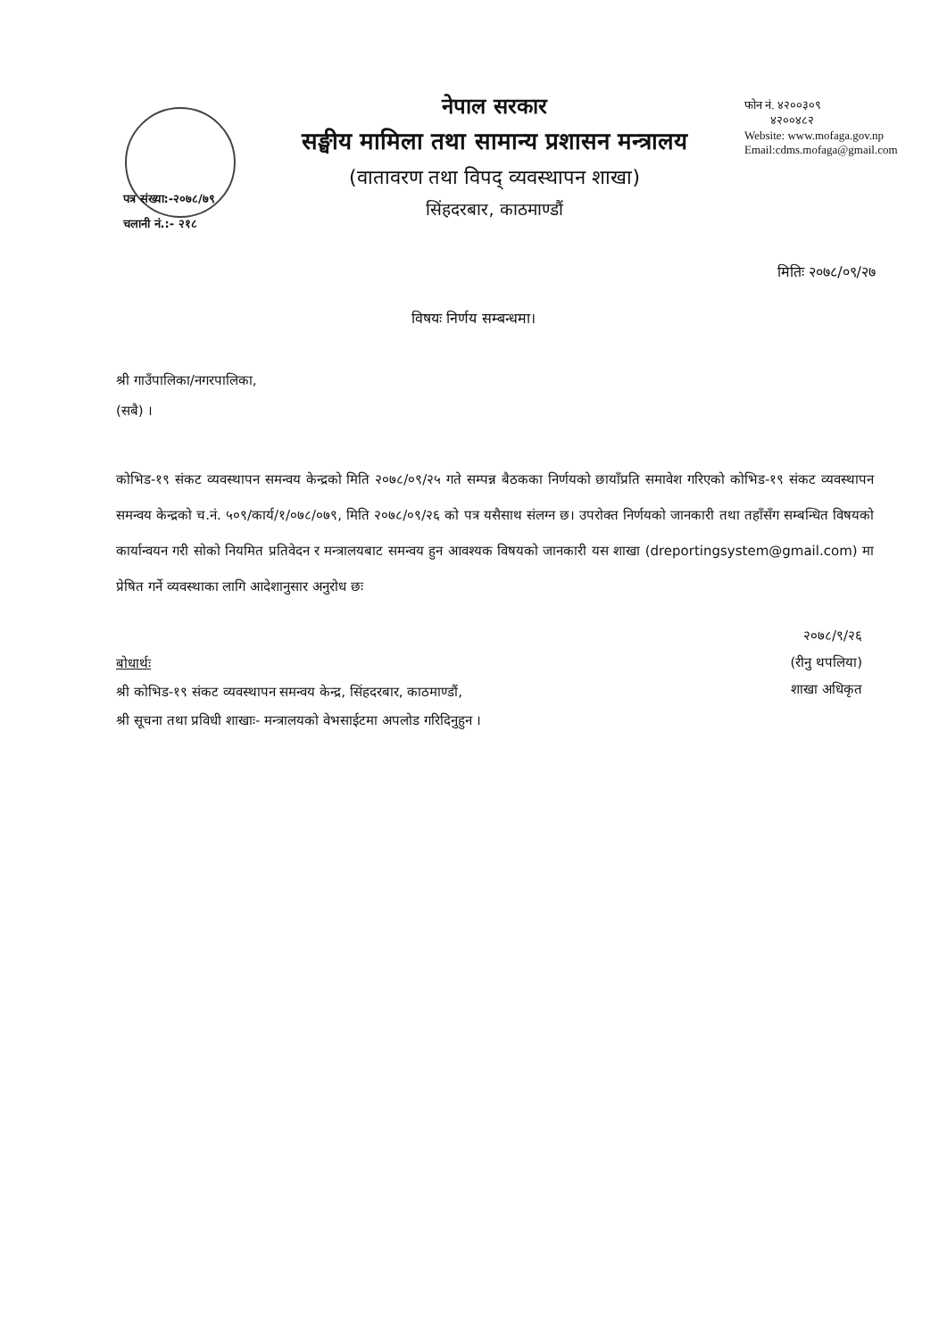नेपाल सरकार
सङ्घीय मामिला तथा सामान्य प्रशासन मन्त्रालय
(वातावरण तथा विपद् व्यवस्थापन शाखा)
सिंहदरबार, काठमाण्डौं
फोन नं. ४२००३०९
४२००४८२
Website: www.mofaga.gov.np
Email:cdms.mofaga@gmail.com
पत्र संख्या:-२०७८/७९
चलानी नं.:- २१८
मितिः २०७८/०९/२७
विषयः निर्णय सम्बन्धमा।
श्री गाउँपालिका/नगरपालिका,
(सबै) ।
कोभिड-१९ संकट व्यवस्थापन समन्वय केन्द्रको मिति २०७८/०९/२५ गते सम्पन्न बैठकका निर्णयको छायाँप्रति समावेश गरिएको कोभिड-१९ संकट व्यवस्थापन समन्वय केन्द्रको च.नं. ५०९/कार्य/१/०७८/०७९, मिति २०७८/०९/२६ को पत्र यसैसाथ संलग्न छ। उपरोक्त निर्णयको जानकारी तथा तहाँसँग सम्बन्धित विषयको कार्यान्वयन गरी सोको नियमित प्रतिवेदन र मन्त्रालयबाट समन्वय हुन आवश्यक विषयको जानकारी यस शाखा (dreportingsystem@gmail.com) मा प्रेषित गर्ने व्यवस्थाका लागि आदेशानुसार अनुरोध छः
२०७८/९/२६
(रीनु थपलिया)
शाखा अधिकृत
बोधार्थः
श्री कोभिड-१९ संकट व्यवस्थापन समन्वय केन्द्र, सिंहदरबार, काठमाण्डौं,
श्री सूचना तथा प्रविधी शाखाः- मन्त्रालयको वेभसाईटमा अपलोड गरिदिनुहुन ।